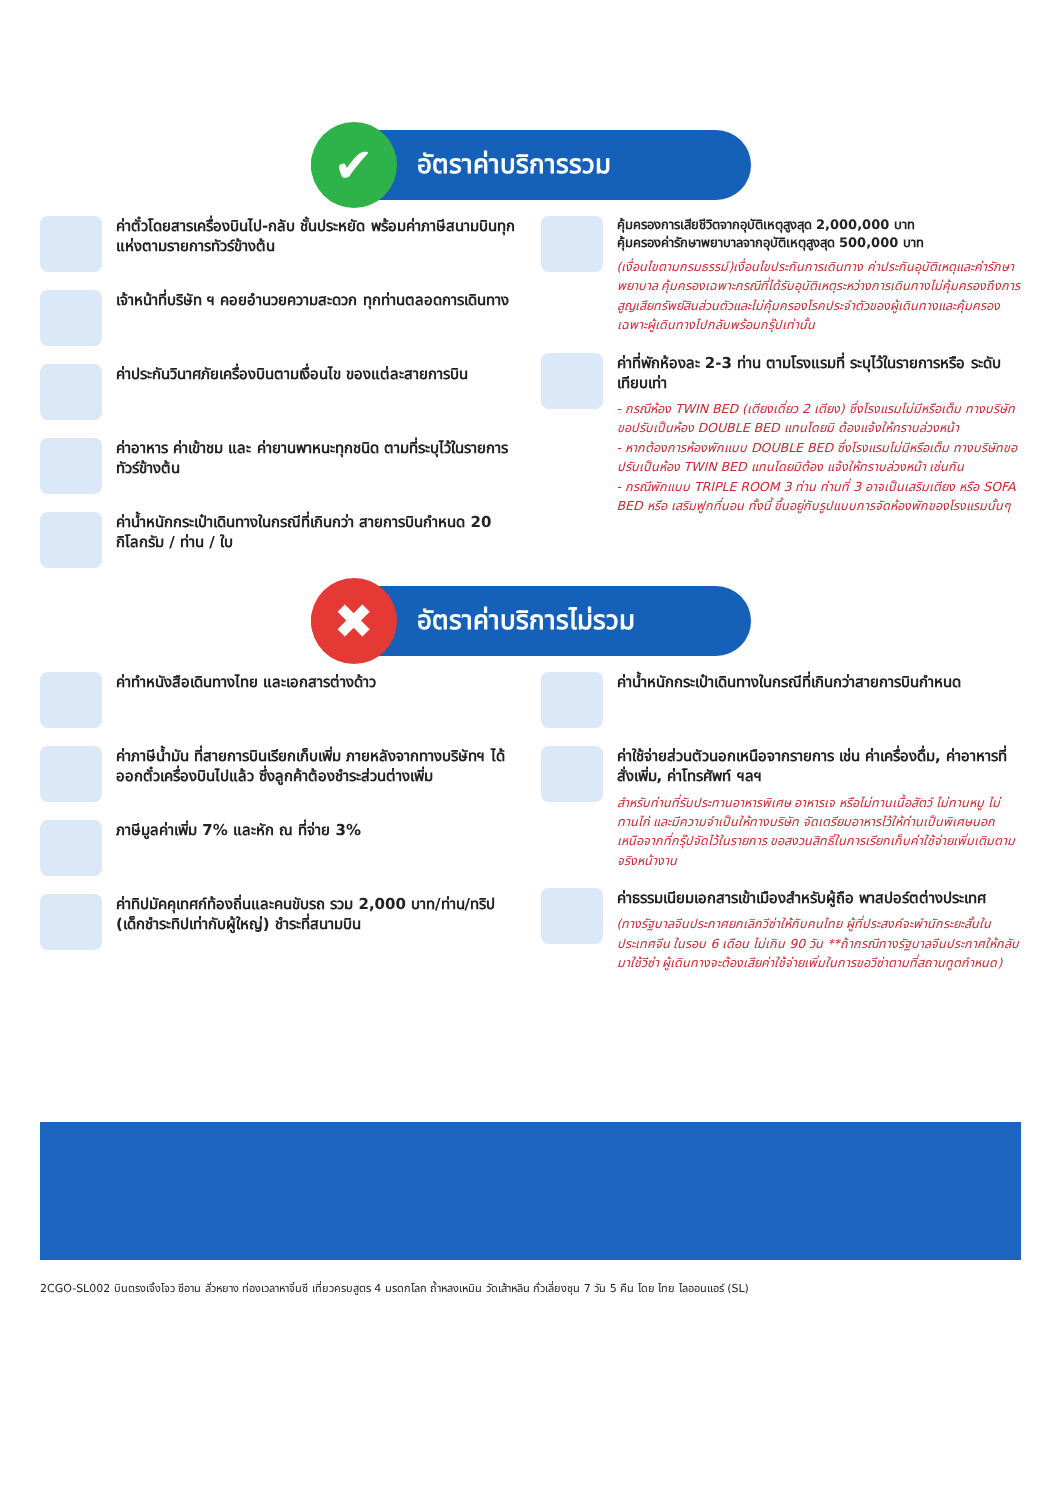✔
อัตราค่าบริการรวม
ค่าตั๋วโดยสารเครื่องบินไป-กลับ ชั้นประหยัด พร้อมค่าภาษีสนามบินทุกแห่งตามรายการทัวร์ข้างต้น
เจ้าหน้าที่บริษัท ฯ คอยอำนวยความสะดวก ทุกท่านตลอดการเดินทาง
ค่าประกันวินาศภัยเครื่องบินตามเงื่อนไข ของแต่ละสายการบิน
ค่าอาหาร ค่าเข้าชม และ ค่ายานพาหนะทุกชนิด ตามที่ระบุไว้ในรายการทัวร์ข้างต้น
ค่าน้ำหนักกระเป๋าเดินทางในกรณีที่เกินกว่า สายการบินกำหนด 20 กิโลกรัม / ท่าน / ใบ
คุ้มครองการเสียชีวิตจากอุบัติเหตุสูงสุด 2,000,000 บาท
คุ้มครองค่ารักษาพยาบาลจากอุบัติเหตุสูงสุด 500,000 บาท
(เงื่อนไขตามกรมธรรม์)เงื่อนไขประกันการเดินทาง ค่าประกันอุบัติเหตุและค่ารักษาพยาบาล คุ้มครองเฉพาะกรณีที่ได้รับอุบัติเหตุระหว่างการเดินทางไม่คุ้มครองถึงการสูญเสียทรัพย์สินส่วนตัวและไม่คุ้มครองโรคประจำตัวของผู้เดินทางและคุ้มครองเฉพาะผู้เดินทางไปกลับพร้อมกรุ๊ปเท่านั้น
ค่าที่พักห้องละ 2-3 ท่าน ตามโรงแรมที่ ระบุไว้ในรายการหรือ ระดับเทียบเท่า
- กรณีห้อง TWIN BED (เตียงเดี่ยว 2 เตียง) ซึ่งโรงแรมไม่มีหรือเต็ม ทางบริษัทขอปรับเป็นห้อง DOUBLE BED แทนโดยมิ ต้องแจ้งให้ทราบล่วงหน้า
- หากต้องการห้องพักแบบ DOUBLE BED ซึ่งโรงแรมไม่มีหรือเต็ม ทางบริษัทขอปรับเป็นห้อง TWIN BED แทนโดยมิต้อง แจ้งให้ทราบล่วงหน้า เช่นกัน
- กรณีพักแบบ TRIPLE ROOM 3 ท่าน ท่านที่ 3 อาจเป็นเสริมเตียง หรือ SOFA BED หรือ เสริมฟูกที่นอน ทั้งนี้ ขึ้นอยู่กับรูปแบบการจัดห้องพักของโรงแรมนั้นๆ
✖
อัตราค่าบริการไม่รวม
ค่าทำหนังสือเดินทางไทย และเอกสารต่างด้าว
ค่าภาษีน้ำมัน ที่สายการบินเรียกเก็บเพิ่ม ภายหลังจากทางบริษัทฯ ได้ออกตั๋วเครื่องบินไปแล้ว ซึ่งลูกค้าต้องชำระส่วนต่างเพิ่ม
ภาษีมูลค่าเพิ่ม 7% และหัก ณ ที่จ่าย 3%
ค่าทิปมัคคุเทศก์ท้องถิ่นและคนขับรถ รวม 2,000 บาท/ท่าน/ทริป (เด็กชำระทิปเท่ากับผู้ใหญ่) ชำระที่สนามบิน
ค่าน้ำหนักกระเป๋าเดินทางในกรณีที่เกินกว่าสายการบินกำหนด
ค่าใช้จ่ายส่วนตัวนอกเหนือจากรายการ เช่น ค่าเครื่องดื่ม, ค่าอาหารที่สั่งเพิ่ม, ค่าโทรศัพท์ ฯลฯ
สำหรับท่านที่รับประทานอาหารพิเศษ อาหารเจ หรือไม่ทานเนื้อสัตว์ ไม่ทานหมู ไม่ทานไก่ และมีความจำเป็นให้ทางบริษัท จัดเตรียมอาหารไว้ให้ท่านเป็นพิเศษนอกเหนือจากที่กรุ๊ปจัดไว้ในรายการ ขอสงวนสิทธิ์ในการเรียกเก็บค่าใช้จ่ายเพิ่มเติมตาม จริงหน้างาน
ค่าธรรมเนียมเอกสารเข้าเมืองสำหรับผู้ถือ พาสปอร์ตต่างประเทศ
(ทางรัฐบาลจีนประกาศยกเลิกวีซ่าให้กับคนไทย ผู้ที่ประสงค์จะพำนักระยะสั้นในประเทศจีน ในรอบ 6 เดือน ไม่เกิน 90 วัน **ถ้ากรณีทางรัฐบาลจีนประกาศให้กลับมาใช้วีซ่า ผู้เดินทางจะต้องเสียค่าใช้จ่ายเพิ่มในการขอวีซ่าตามที่สถานทูตกำหนด)
2CGO-SL002 บินตรงเจิ้งโจว ซีอาน ลั่วหยาง ท่องเวลาหาจิ๋นซี เที่ยวครบสูตร 4 มรดกโลก ถ้ำหลงเหมิน วัดเส้าหลิน กั่วเลี่ยงชุน 7 วัน 5 คืน โดย ไทย ไลออนแอร์ (SL)